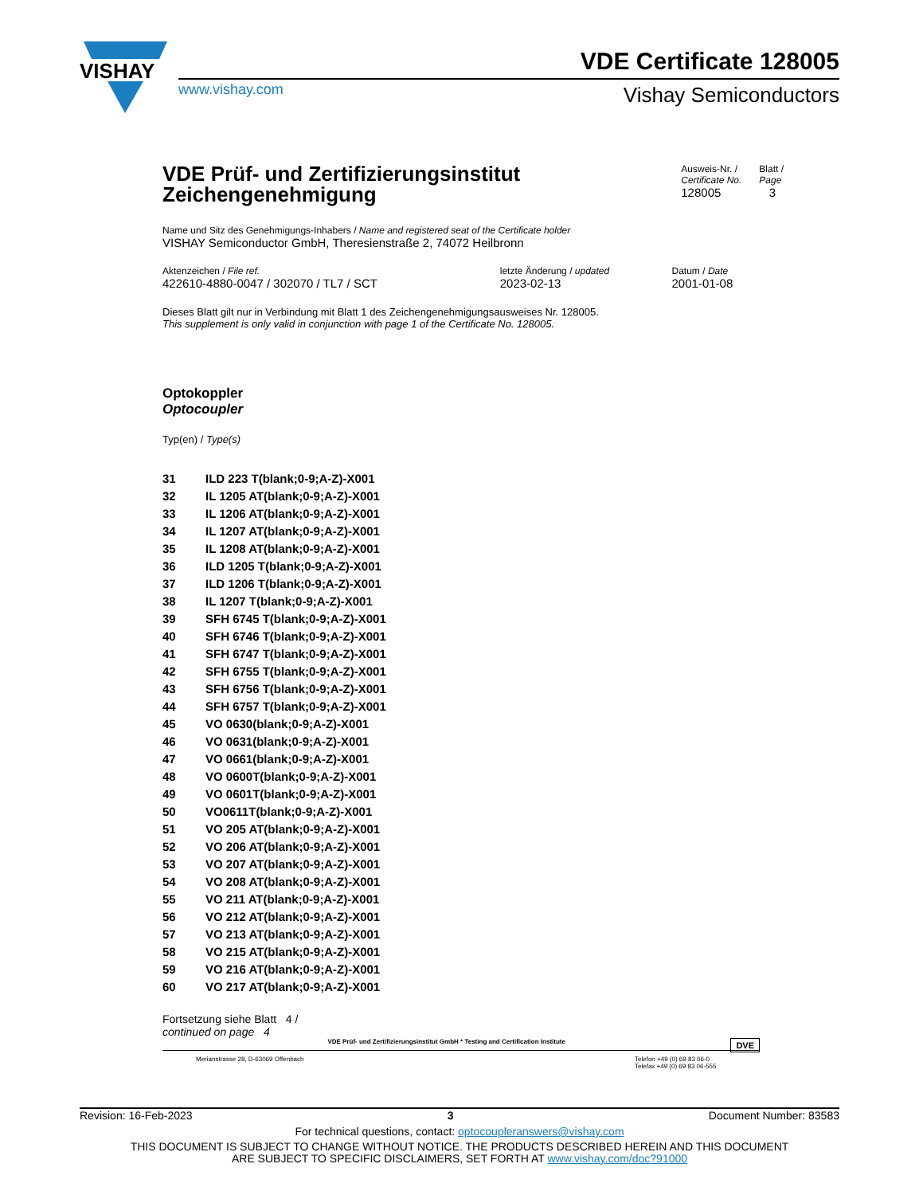VISHAY
www.vishay.com
VDE Certificate 128005
Vishay Semiconductors
VDE Prüf- und Zertifizierungsinstitut
Zeichengenehmigung
Ausweis-Nr. /
Certificate No.
128005
Blatt /
Page
3
Name und Sitz des Genehmigungs-Inhabers / Name and registered seat of the Certificate holder
VISHAY Semiconductor GmbH, Theresienstraße 2, 74072 Heilbronn
| Aktenzeichen / File ref. | letzte Änderung / updated | Datum / Date |
| 422610-4880-0047 / 302070 / TL7 / SCT | 2023-02-13 | 2001-01-08 |
Dieses Blatt gilt nur in Verbindung mit Blatt 1 des Zeichengenehmigungsausweises Nr. 128005.
This supplement is only valid in conjunction with page 1 of the Certificate No. 128005.
Optokoppler
Optocoupler
Typ(en) / Type(s)
| 31 | ILD 223 T(blank;0-9;A-Z)-X001 |
| 32 | IL 1205 AT(blank;0-9;A-Z)-X001 |
| 33 | IL 1206 AT(blank;0-9;A-Z)-X001 |
| 34 | IL 1207 AT(blank;0-9;A-Z)-X001 |
| 35 | IL 1208 AT(blank;0-9;A-Z)-X001 |
| 36 | ILD 1205 T(blank;0-9;A-Z)-X001 |
| 37 | ILD 1206 T(blank;0-9;A-Z)-X001 |
| 38 | IL 1207 T(blank;0-9;A-Z)-X001 |
| 39 | SFH 6745 T(blank;0-9;A-Z)-X001 |
| 40 | SFH 6746 T(blank;0-9;A-Z)-X001 |
| 41 | SFH 6747 T(blank;0-9;A-Z)-X001 |
| 42 | SFH 6755 T(blank;0-9;A-Z)-X001 |
| 43 | SFH 6756 T(blank;0-9;A-Z)-X001 |
| 44 | SFH 6757 T(blank;0-9;A-Z)-X001 |
| 45 | VO 0630(blank;0-9;A-Z)-X001 |
| 46 | VO 0631(blank;0-9;A-Z)-X001 |
| 47 | VO 0661(blank;0-9;A-Z)-X001 |
| 48 | VO 0600T(blank;0-9;A-Z)-X001 |
| 49 | VO 0601T(blank;0-9;A-Z)-X001 |
| 50 | VO0611T(blank;0-9;A-Z)-X001 |
| 51 | VO 205 AT(blank;0-9;A-Z)-X001 |
| 52 | VO 206 AT(blank;0-9;A-Z)-X001 |
| 53 | VO 207 AT(blank;0-9;A-Z)-X001 |
| 54 | VO 208 AT(blank;0-9;A-Z)-X001 |
| 55 | VO 211 AT(blank;0-9;A-Z)-X001 |
| 56 | VO 212 AT(blank;0-9;A-Z)-X001 |
| 57 | VO 213 AT(blank;0-9;A-Z)-X001 |
| 58 | VO 215 AT(blank;0-9;A-Z)-X001 |
| 59 | VO 216 AT(blank;0-9;A-Z)-X001 |
| 60 | VO 217 AT(blank;0-9;A-Z)-X001 |
Fortsetzung siehe Blatt 4 /
continued on page 4
VDE Prüf- und Zertifizierungsinstitut GmbH * Testing and Certification Institute DVE
Merianstrasse 28, D-63069 Offenbach
Telefon +49 (0) 69 83 06-0
Telefax +49 (0) 69 83 06-555
Revision: 16-Feb-2023 3 Document Number: 83583
For technical questions, contact: optocoupleranswers@vishay.com
THIS DOCUMENT IS SUBJECT TO CHANGE WITHOUT NOTICE. THE PRODUCTS DESCRIBED HEREIN AND THIS DOCUMENT
ARE SUBJECT TO SPECIFIC DISCLAIMERS, SET FORTH AT www.vishay.com/doc?91000